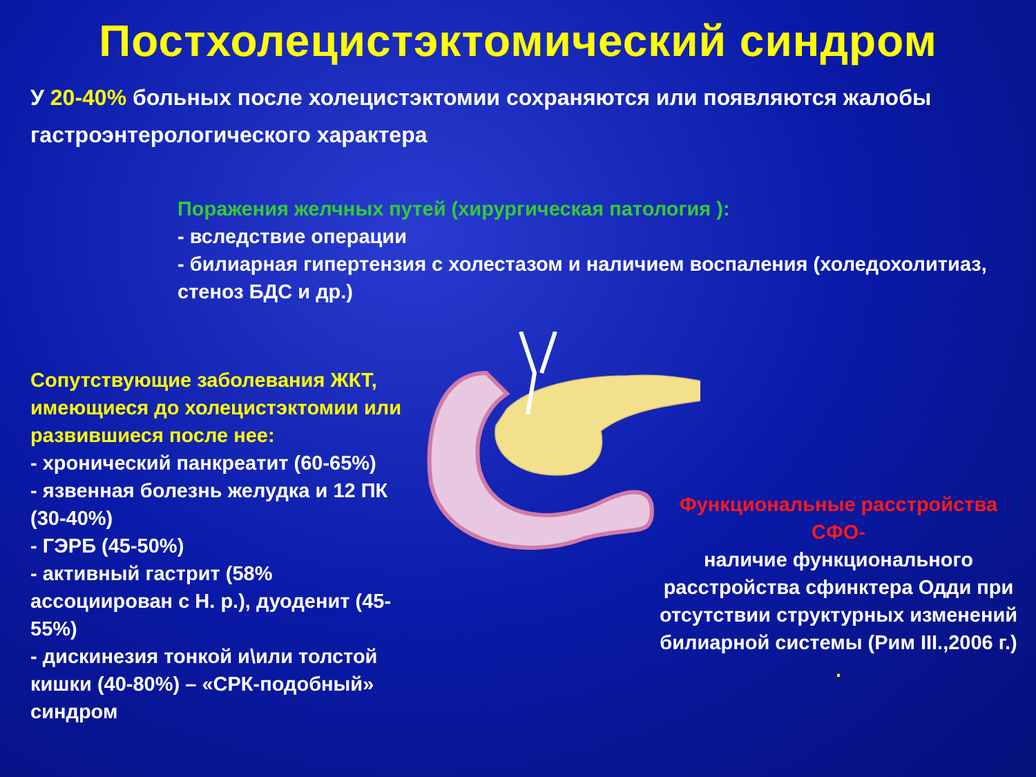Постхолецистэктомический синдром
У 20-40% больных после холецистэктомии сохраняются или появляются жалобы гастроэнтерологического характера
Поражения желчных путей (хирургическая патология ):
- вследствие операции
- билиарная гипертензия с холестазом и наличием воспаления (холедохолитиаз, стеноз БДС и др.)
Сопутствующие заболевания ЖКТ, имеющиеся до холецистэктомии или развившиеся после нее:
- хронический панкреатит (60-65%)
- язвенная болезнь желудка и 12 ПК (30-40%)
- ГЭРБ (45-50%)
- активный гастрит (58% ассоциирован с Н. р.), дуоденит (45-55%)
- дискинезия тонкой и\или толстой кишки (40-80%) – «СРК-подобный» синдром
Функциональные расстройства СФО-
наличие функционального расстройства сфинктера Одди при отсутствии структурных изменений билиарной системы (Рим III.,2006 г.)
.